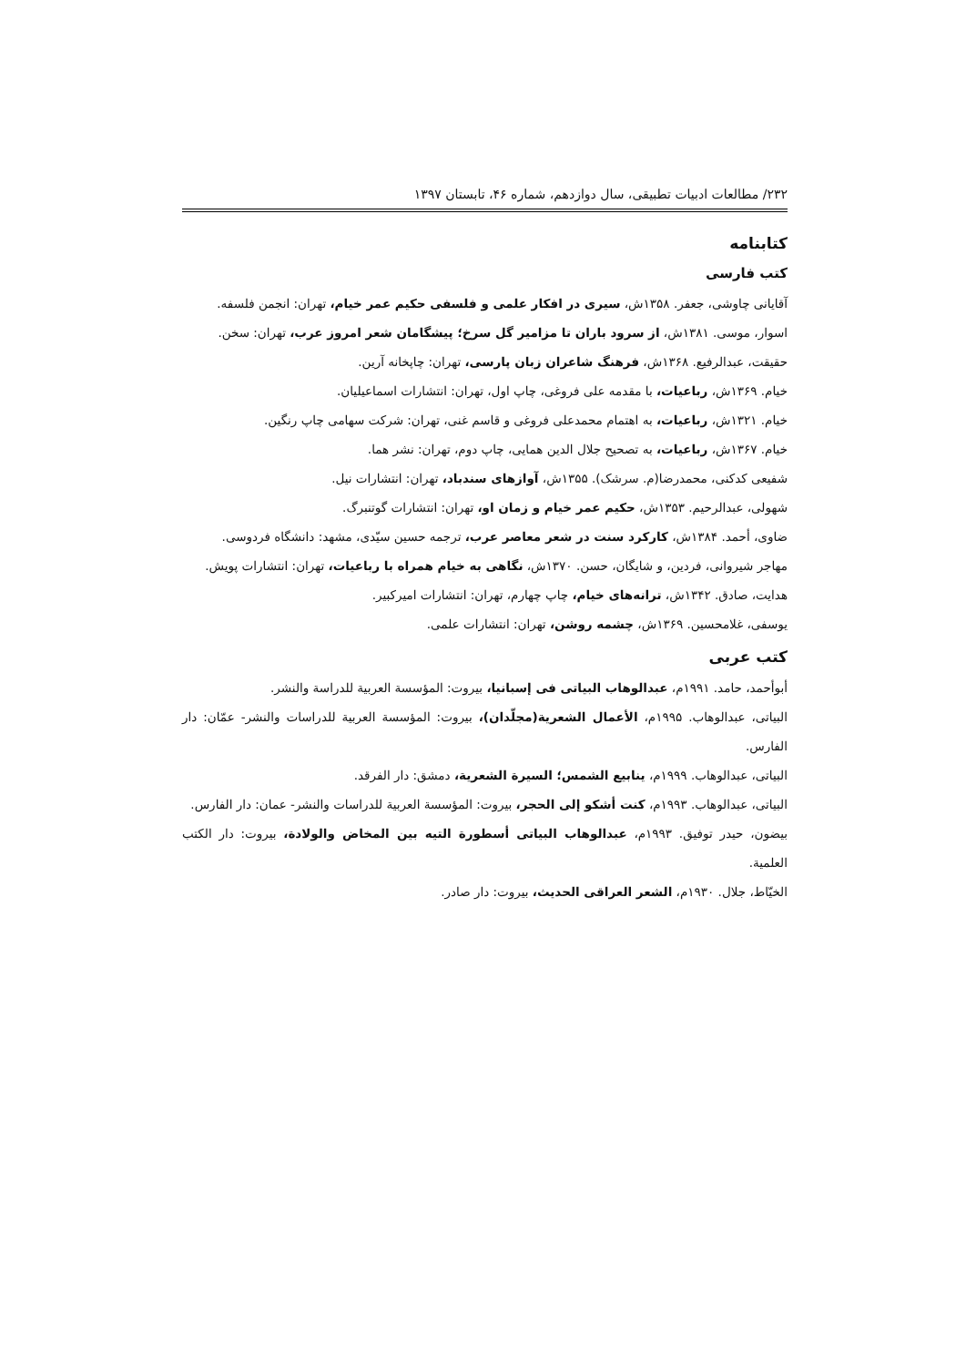۲۳۲/ مطالعات ادبیات تطبیقی، سال دوازدهم، شماره ۴۶، تابستان ۱۳۹۷
کتابنامه
کتب فارسی
آقایانی چاوشی، جعفر. ۱۳۵۸ش، سیری در افکار علمی و فلسفی حکیم عمر خیام، تهران: انجمن فلسفه.
اسوار، موسی. ۱۳۸۱ش، از سرود باران تا مزامیر گل سرخ؛ پیشگامان شعر امروز عرب، تهران: سخن.
حقیقت، عبدالرفیع. ۱۳۶۸ش، فرهنگ شاعران زبان پارسی، تهران: چاپخانه آرین.
خیام. ۱۳۶۹ش، رباعیات، با مقدمه علی فروغی، چاپ اول، تهران: انتشارات اسماعیلیان.
خیام. ۱۳۲۱ش، رباعیات، به اهتمام محمدعلی فروغی و قاسم غنی، تهران: شرکت سهامی چاپ رنگین.
خیام. ۱۳۶۷ش، رباعیات، به تصحیح جلال الدین همایی، چاپ دوم، تهران: نشر هما.
شفیعی کدکنی، محمدرضا(م. سرشک). ۱۳۵۵ش، آوازهای سندباد، تهران: انتشارات نیل.
شهولی، عبدالرحیم. ۱۳۵۳ش، حکیم عمر خیام و زمان او، تهران: انتشارات گوتنبرگ.
ضاوی، أحمد. ۱۳۸۴ش، کارکرد سنت در شعر معاصر عرب، ترجمه حسین سیّدی، مشهد: دانشگاه فردوسی.
مهاجر شیروانی، فردین، و شایگان، حسن. ۱۳۷۰ش، نگاهی به خیام همراه با رباعیات، تهران: انتشارات پویش.
هدایت، صادق. ۱۳۴۲ش، ترانه‌های خیام، چاپ چهارم، تهران: انتشارات امیرکبیر.
یوسفی، غلامحسین. ۱۳۶۹ش، چشمه روشن، تهران: انتشارات علمی.
کتب عربی
أبوأحمد، حامد. ۱۹۹۱م، عبدالوهاب البیاتی فی إسبانیا، بیروت: المؤسسة العربیة للدراسة والنشر.
البیاتی، عبدالوهاب. ۱۹۹۵م، الأعمال الشعریة(مجلّدان)، بیروت: المؤسسة العربیة للدراسات والنشر- عمّان: دار الفارس.
البیاتی، عبدالوهاب. ۱۹۹۹م، ینابیع الشمس؛ السیرة الشعریة، دمشق: دار الفرقد.
البیاتی، عبدالوهاب. ۱۹۹۳م، کنت أشکو إلی الحجر، بیروت: المؤسسة العربیة للدراسات والنشر- عمان: دار الفارس.
بیضون، حیدر توفیق. ۱۹۹۳م، عبدالوهاب البیاتی أسطورة التیه بین المخاض والولادة، بیروت: دار الکتب العلمیة.
الخیّاط، جلال. ۱۹۳۰م، الشعر العراقی الحدیث، بیروت: دار صادر.